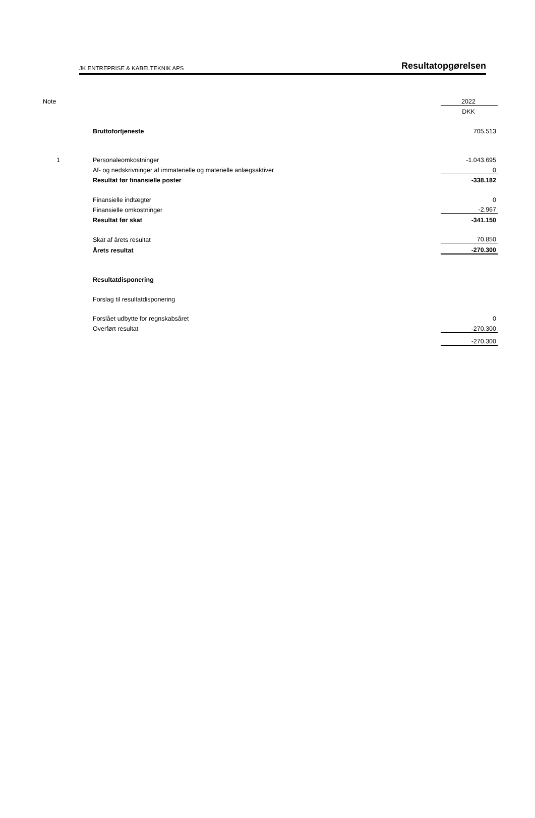JK ENTREPRISE & KABELTEKNIK APS Resultatopgørelsen
| Note | | 2022 |
| | | DKK |
| | Bruttofortjeneste | 705.513 |
| 1 | Personaleomkostninger | -1.043.695 |
| | Af- og nedskrivninger af immaterielle og materielle anlægsaktiver | 0 |
| | Resultat før finansielle poster | -338.182 |
| | Finansielle indtægter | 0 |
| | Finansielle omkostninger | -2.967 |
| | Resultat før skat | -341.150 |
| | Skat af årets resultat | 70.850 |
| | Årets resultat | -270.300 |
| | Resultatdisponering | |
| | Forslag til resultatdisponering | |
| | Forslået udbytte for regnskabsåret | 0 |
| | Overført resultat | -270.300 |
| | | -270.300 |